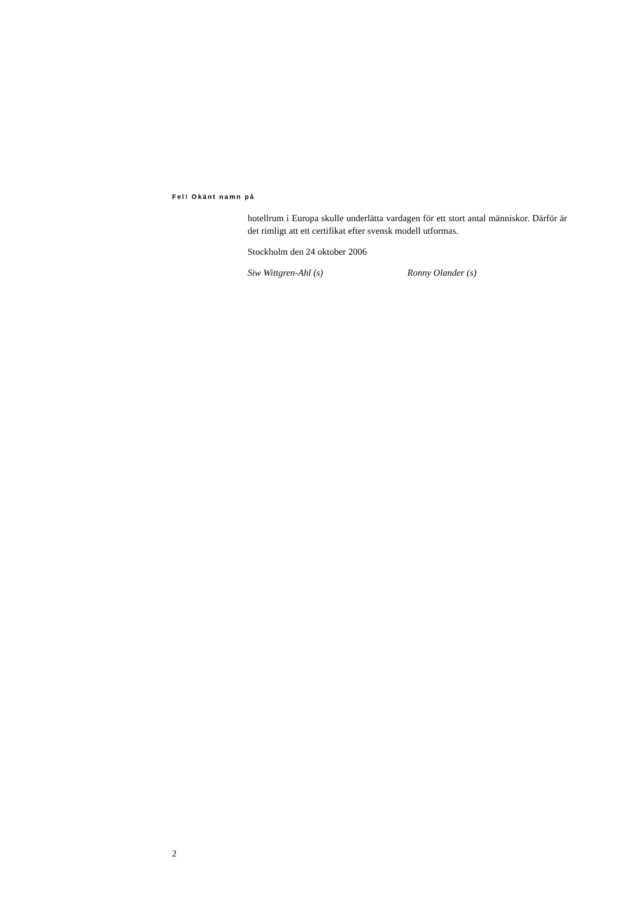Fel! Okänt namn på
hotellrum i Europa skulle underlätta vardagen för ett stort antal människor. Därför är det rimligt att ett certifikat efter svensk modell utformas.
Stockholm den 24 oktober 2006
Siw Wittgren-Ahl (s) Ronny Olander (s)
2